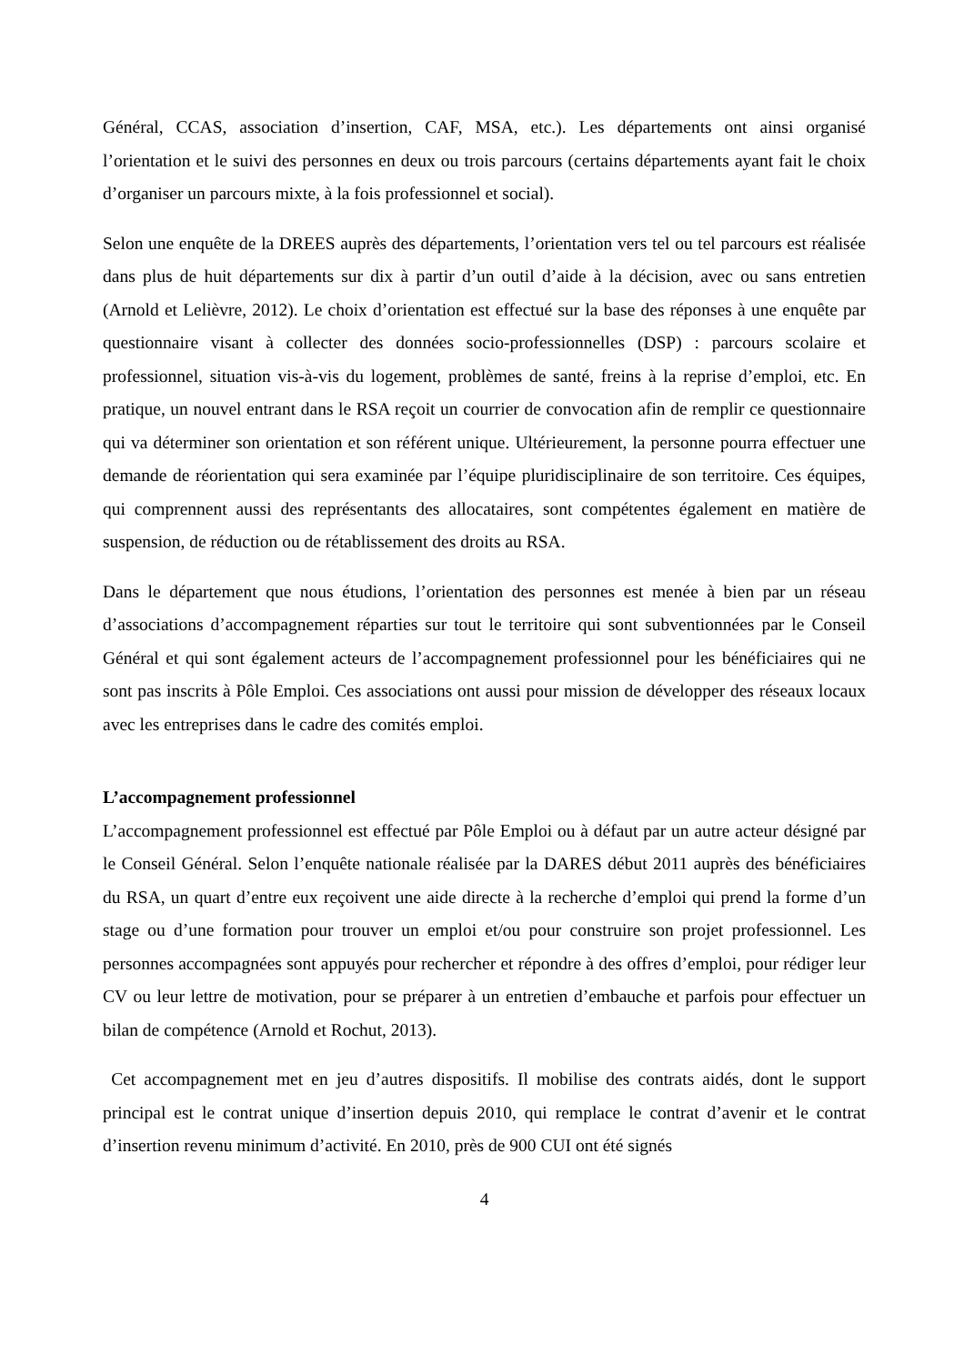Général, CCAS, association d’insertion, CAF, MSA, etc.). Les départements ont ainsi organisé l’orientation et le suivi des personnes en deux ou trois parcours (certains départements ayant fait le choix d’organiser un parcours mixte, à la fois professionnel et social).
Selon une enquête de la DREES auprès des départements, l’orientation vers tel ou tel parcours est réalisée dans plus de huit départements sur dix à partir d’un outil d’aide à la décision, avec ou sans entretien (Arnold et Lelièvre, 2012). Le choix d’orientation est effectué sur la base des réponses à une enquête par questionnaire visant à collecter des données socio-professionnelles (DSP) : parcours scolaire et professionnel, situation vis-à-vis du logement, problèmes de santé, freins à la reprise d’emploi, etc. En pratique, un nouvel entrant dans le RSA reçoit un courrier de convocation afin de remplir ce questionnaire qui va déterminer son orientation et son référent unique. Ultérieurement, la personne pourra effectuer une demande de réorientation qui sera examinée par l’équipe pluridisciplinaire de son territoire. Ces équipes, qui comprennent aussi des représentants des allocataires, sont compétentes également en matière de suspension, de réduction ou de rétablissement des droits au RSA.
Dans le département que nous étudions, l’orientation des personnes est menée à bien par un réseau d’associations d’accompagnement réparties sur tout le territoire qui sont subventionnées par le Conseil Général et qui sont également acteurs de l’accompagnement professionnel pour les bénéficiaires qui ne sont pas inscrits à Pôle Emploi. Ces associations ont aussi pour mission de développer des réseaux locaux avec les entreprises dans le cadre des comités emploi.
L’accompagnement professionnel
L’accompagnement professionnel est effectué par Pôle Emploi ou à défaut par un autre acteur désigné par le Conseil Général. Selon l’enquête nationale réalisée par la DARES début 2011 auprès des bénéficiaires du RSA, un quart d’entre eux reçoivent une aide directe à la recherche d’emploi qui prend la forme d’un stage ou d’une formation pour trouver un emploi et/ou pour construire son projet professionnel. Les personnes accompagnées sont appuyés pour rechercher et répondre à des offres d’emploi, pour rédiger leur CV ou leur lettre de motivation, pour se préparer à un entretien d’embauche et parfois pour effectuer un bilan de compétence (Arnold et Rochut, 2013).
Cet accompagnement met en jeu d’autres dispositifs. Il mobilise des contrats aidés, dont le support principal est le contrat unique d’insertion depuis 2010, qui remplace le contrat d’avenir et le contrat d’insertion revenu minimum d’activité. En 2010, près de 900 CUI ont été signés
4